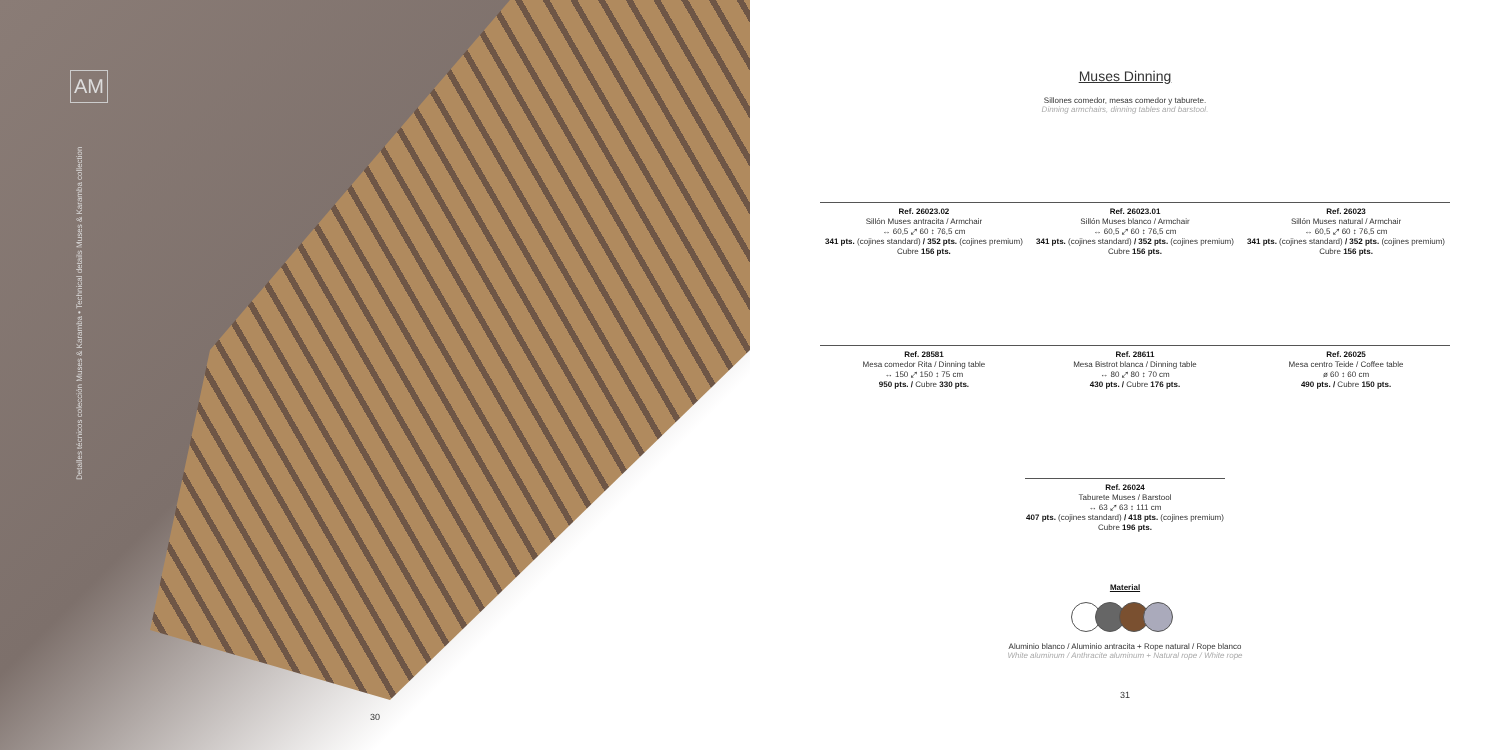AM
Detalles técnicos colección Muses & Karamba • Technical details Muses & Karamba collection
30
Muses Dinning
Sillones comedor, mesas comedor y taburete.
Dinning armchairs, dinning tables and barstool.
Ref. 26023.02
Sillón Muses antracita / Armchair
↔ 60,5 ⤢ 60 ↕ 76,5 cm
341 pts. (cojines standard) / 352 pts. (cojines premium)
Cubre 156 pts.
Ref. 26023.01
Sillón Muses blanco / Armchair
↔ 60,5 ⤢ 60 ↕ 76,5 cm
341 pts. (cojines standard) / 352 pts. (cojines premium)
Cubre 156 pts.
Ref. 26023
Sillón Muses natural / Armchair
↔ 60,5 ⤢ 60 ↕ 76,5 cm
341 pts. (cojines standard) / 352 pts. (cojines premium)
Cubre 156 pts.
Ref. 28581
Mesa comedor Rita / Dinning table
↔ 150 ⤢ 150 ↕ 75 cm
950 pts. / Cubre 330 pts.
Ref. 28611
Mesa Bistrot blanca / Dinning table
↔ 80 ⤢ 80 ↕ 70 cm
430 pts. / Cubre 176 pts.
Ref. 26025
Mesa centro Teide / Coffee table
ø 60 ↕ 60 cm
490 pts. / Cubre 150 pts.
Ref. 26024
Taburete Muses / Barstool
↔ 63 ⤢ 63 ↕ 111 cm
407 pts. (cojines standard) / 418 pts. (cojines premium)
Cubre 196 pts.
Material
Aluminio blanco / Aluminio antracita + Rope natural / Rope blanco
White aluminum / Anthracite aluminum + Natural rope / White rope
31